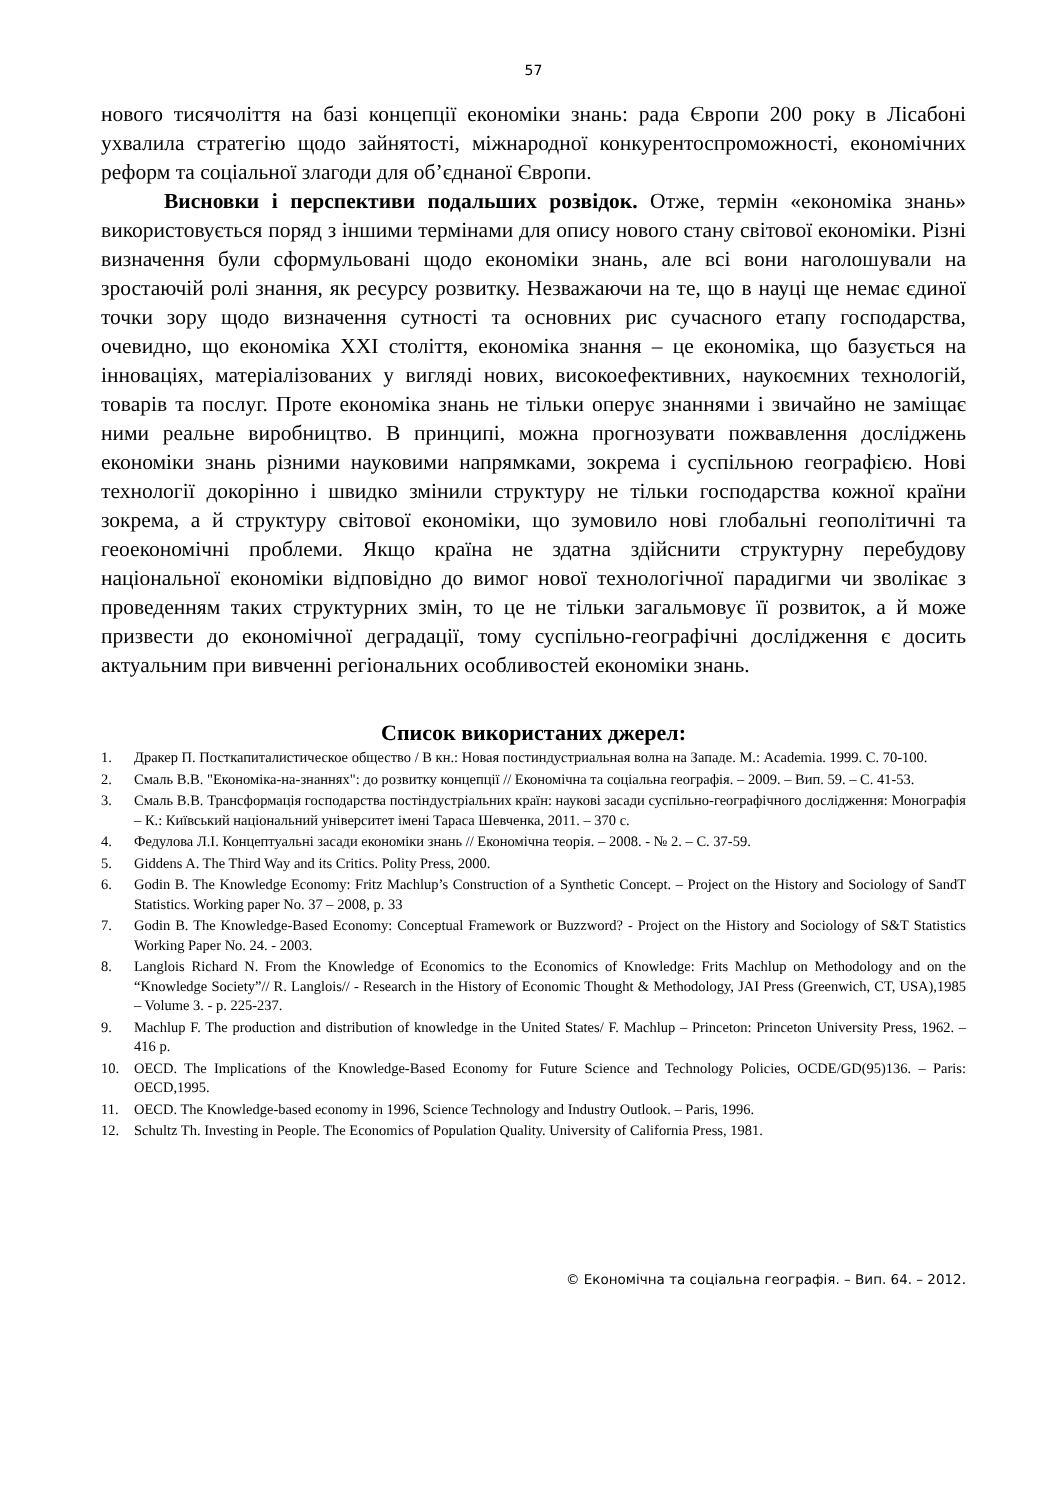57
нового тисячоліття на базі концепції економіки знань: рада Європи 200 року в Лісабоні ухвалила стратегію щодо зайнятості, міжнародної конкурентоспроможності, економічних реформ та соціальної злагоди для об’єднаної Європи.
Висновки і перспективи подальших розвідок. Отже, термін «економіка знань» використовується поряд з іншими термінами для опису нового стану світової економіки. Різні визначення були сформульовані щодо економіки знань, але всі вони наголошували на зростаючій ролі знання, як ресурсу розвитку. Незважаючи на те, що в науці ще немає єдиної точки зору щодо визначення сутності та основних рис сучасного етапу господарства, очевидно, що економіка XXI століття, економіка знання – це економіка, що базується на інноваціях, матеріалізованих у вигляді нових, високоефективних, наукоємних технологій, товарів та послуг. Проте економіка знань не тільки оперує знаннями і звичайно не заміщає ними реальне виробництво. В принципі, можна прогнозувати пожвавлення досліджень економіки знань різними науковими напрямками, зокрема і суспільною географією. Нові технології докорінно і швидко змінили структуру не тільки господарства кожної країни зокрема, а й структуру світової економіки, що зумовило нові глобальні геополітичні та геоекономічні проблеми. Якщо країна не здатна здійснити структурну перебудову національної економіки відповідно до вимог нової технологічної парадигми чи зволікає з проведенням таких структурних змін, то це не тільки загальмовує її розвиток, а й може призвести до економічної деградації, тому суспільно-географічні дослідження є досить актуальним при вивченні регіональних особливостей економіки знань.
Список використаних джерел:
1. Дракер П. Посткапиталистическое общество / В кн.: Новая постиндустриальная волна на Западе. М.: Academia. 1999. С. 70-100.
2. Смаль В.В. "Економіка-на-знаннях": до розвитку концепції // Економічна та соціальна географія. – 2009. – Вип. 59. – С. 41-53.
3. Смаль В.В. Трансформація господарства постіндустріальних країн: наукові засади суспільно-географічного дослідження: Монографія – К.: Київський національний університет імені Тараса Шевченка, 2011. – 370 с.
4. Федулова Л.І. Концептуальні засади економіки знань // Економічна теорія. – 2008. - № 2. – С. 37-59.
5. Giddens A. The Third Way and its Critics. Polity Press, 2000.
6. Godin B. The Knowledge Economy: Fritz Machlup’s Construction of a Synthetic Concept. – Project on the History and Sociology of SandT Statistics. Working paper No. 37 – 2008, p. 33
7. Godin B. The Knowledge-Based Economy: Conceptual Framework or Buzzword? - Project on the History and Sociology of S&T Statistics Working Paper No. 24. - 2003.
8. Langlois Richard N. From the Knowledge of Economics to the Economics of Knowledge: Frits Machlup on Methodology and on the “Knowledge Society”// R. Langlois// - Research in the History of Economic Thought & Methodology, JAI Press (Greenwich, CT, USA),1985 – Volume 3. - p. 225-237.
9. Machlup F. The production and distribution of knowledge in the United States/ F. Machlup – Princeton: Princeton University Press, 1962. – 416 p.
10. OECD. The Implications of the Knowledge-Based Economy for Future Science and Technology Policies, OCDE/GD(95)136. – Paris: OECD,1995.
11. OECD. The Knowledge-based economy in 1996, Science Technology and Industry Outlook. – Paris, 1996.
12. Schultz Th. Investing in People. The Economics of Population Quality. University of California Press, 1981.
© Економічна та соціальна географія. – Вип. 64. – 2012.